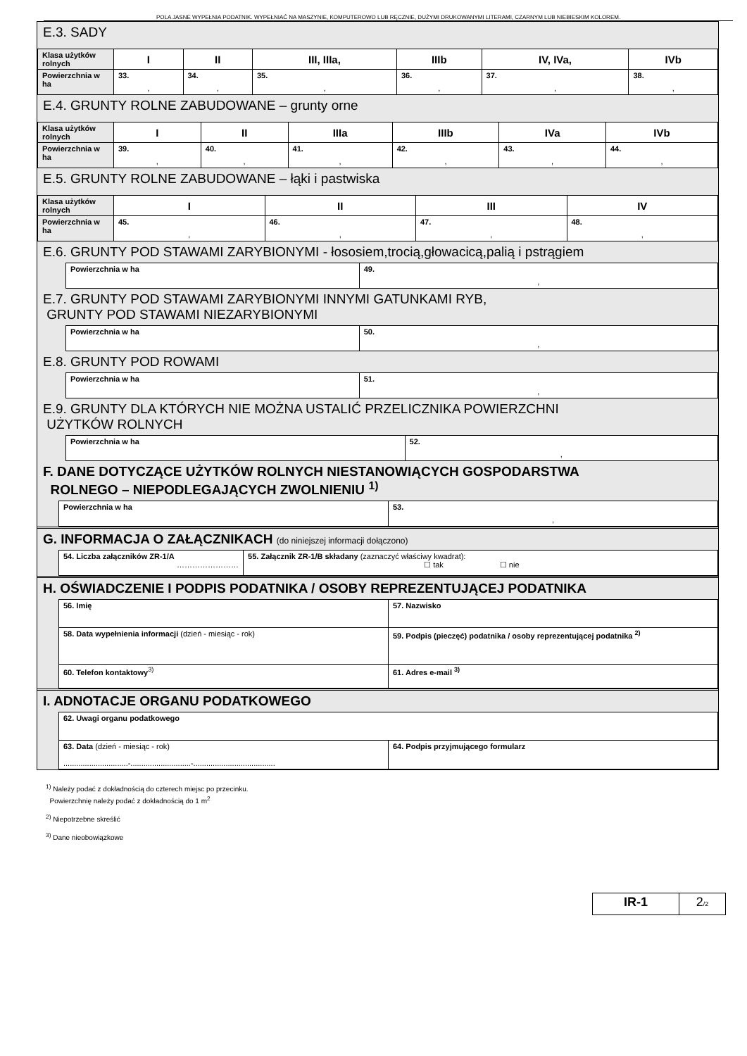POLA JASNE WYPEŁNIA PODATNIK. WYPEŁNIAĆ NA MASZYNIE, KOMPUTEROWO LUB RĘCZNIE, DUŻYMI DRUKOWANYMI LITERAMI, CZARNYM LUB NIEBIESKIM KOLOREM.
E.3. SADY
| Klasa użytków rolnych | I | II | III, IIIa, | IIIb | IV, IVa, | IVb |
| Powierzchnia w ha | 33. , | 34. , | 35. , | 36. , | 37. , | 38. , |
E.4. GRUNTY ROLNE ZABUDOWANE – grunty orne
| Klasa użytków rolnych | I | II | IIIa | IIIb | IVa | IVb |
| Powierzchnia w ha | 39. , | 40. , | 41. , | 42. , | 43. , | 44. , |
E.5. GRUNTY ROLNE ZABUDOWANE – łąki i pastwiska
| Klasa użytków rolnych | I | II | III | IV |
| Powierzchnia w ha | 45. , | 46. , | 47. , | 48. , |
E.6. GRUNTY POD STAWAMI ZARYBIONYMI - łososiem,trocią,głowacicą,palią i pstrągiem
| Powierzchnia w ha | 49. , |
E.7. GRUNTY POD STAWAMI ZARYBIONYMI INNYMI GATUNKAMI RYB,
GRUNTY POD STAWAMI NIEZARYBIONYMI
| Powierzchnia w ha | 50. , |
E.8. GRUNTY POD ROWAMI
| Powierzchnia w ha | 51. , |
E.9. GRUNTY DLA KTÓRYCH NIE MOŻNA USTALIĆ PRZELICZNIKA POWIERZCHNI
UŻYTKÓW ROLNYCH
| Powierzchnia w ha | 52. , |
F. DANE DOTYCZĄCE UŻYTKÓW ROLNYCH NIESTANOWIĄCYCH GOSPODARSTWA
ROLNEGO – NIEPODLEGAJĄCYCH ZWOLNIENIU <sup>1)</sup>
| Powierzchnia w ha | 53. , |
G. INFORMACJA O ZAŁĄCZNIKACH (do niniejszej informacji dołączono)
| 54. Liczba załączników ZR-1/A …………………… | 55. Załącznik ZR-1/B składany (zaznaczyć właściwy kwadrat): ☐ tak ☐ nie |
H. OŚWIADCZENIE I PODPIS PODATNIKA / OSOBY REPREZENTUJĄCEJ PODATNIKA
| 56. Imię | 57. Nazwisko |
| 58. Data wypełnienia informacji (dzień - miesiąc - rok) | 59. Podpis (pieczęć) podatnika / osoby reprezentującej podatnika <sup>2)</sup> |
| 60. Telefon kontaktowy<sup>3)</sup> | 61. Adres e-mail <sup>3)</sup> |
I. ADNOTACJE ORGANU PODATKOWEGO
| 62. Uwagi organu podatkowego | |
| 63. Data (dzień - miesiąc - rok) ..............................-............................-...................................... | 64. Podpis przyjmującego formularz |
<sup>1)</sup> Należy podać z dokładnością do czterech miejsc po przecinku.
Powierzchnię należy podać z dokładnością do 1 m<sup>2</sup>
<sup>2)</sup> Niepotrzebne skreślić
<sup>3)</sup> Dane nieobowiązkowe
| IR-1 | 2 /2 |